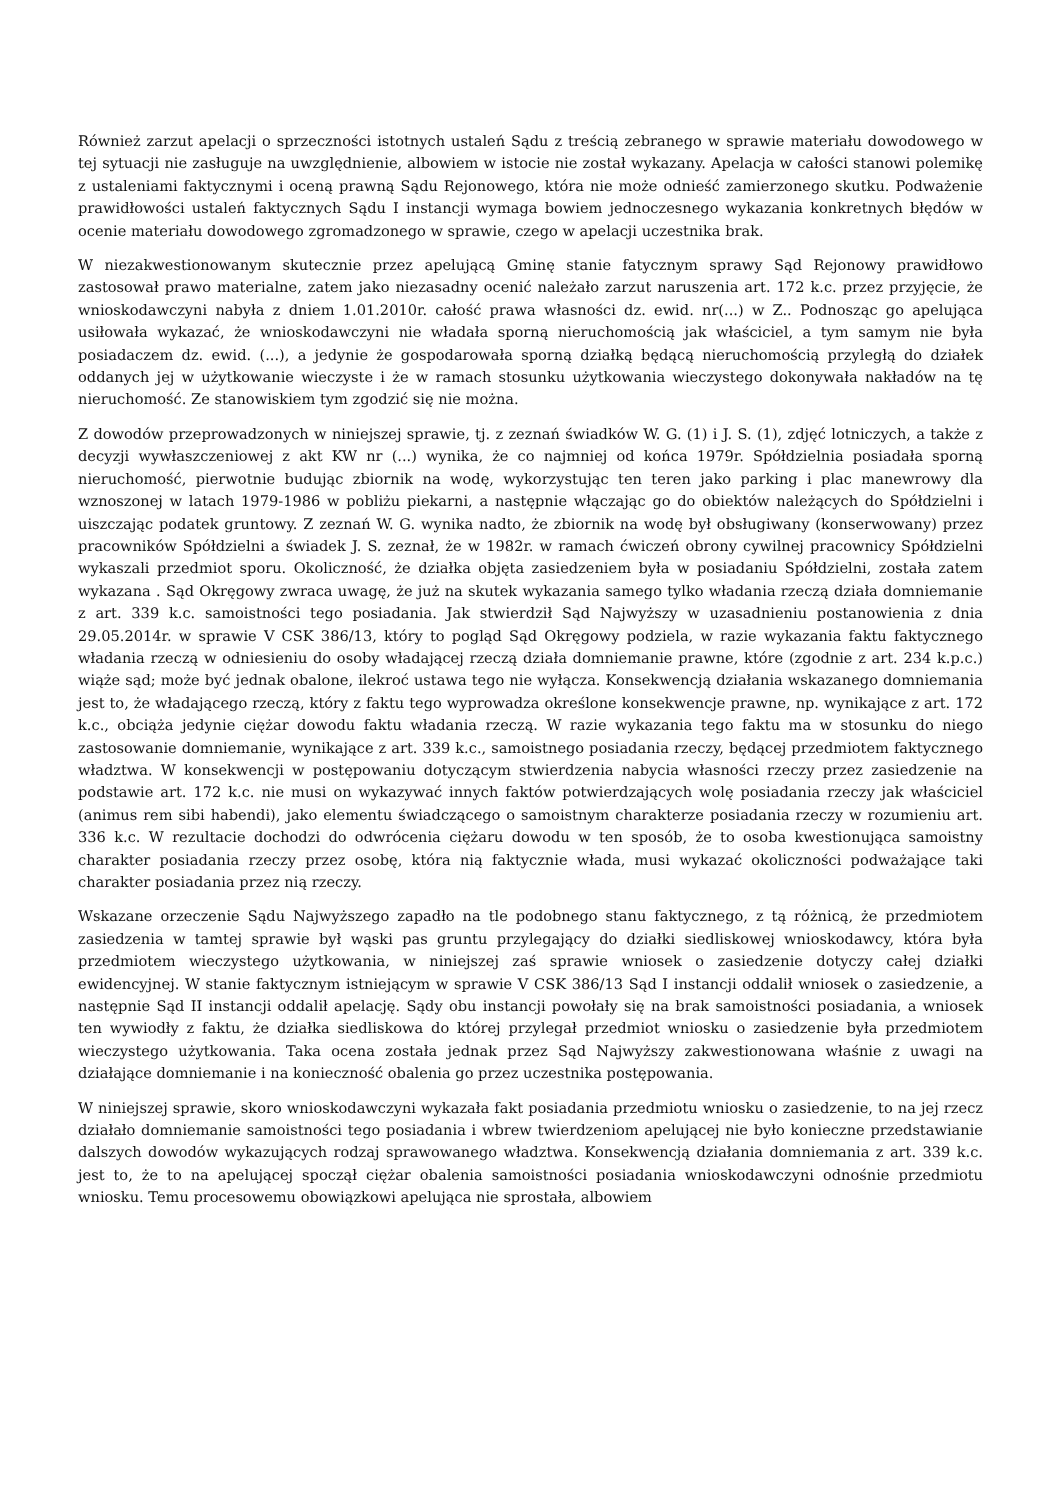Również zarzut apelacji o sprzeczności istotnych ustaleń Sądu z treścią zebranego w sprawie materiału dowodowego w tej sytuacji nie zasługuje na uwzględnienie, albowiem w istocie nie został wykazany. Apelacja w całości stanowi polemikę z ustaleniami faktycznymi i oceną prawną Sądu Rejonowego, która nie może odnieść zamierzonego skutku. Podważenie prawidłowości ustaleń faktycznych Sądu I instancji wymaga bowiem jednoczesnego wykazania konkretnych błędów w ocenie materiału dowodowego zgromadzonego w sprawie, czego w apelacji uczestnika brak.
W niezakwestionowanym skutecznie przez apelującą Gminę stanie fatycznym sprawy Sąd Rejonowy prawidłowo zastosował prawo materialne, zatem jako niezasadny ocenić należało zarzut naruszenia art. 172 k.c. przez przyjęcie, że wnioskodawczyni nabyła z dniem 1.01.2010r. całość prawa własności dz. ewid. nr(...) w Z.. Podnosząc go apelująca usiłowała wykazać, że wnioskodawczyni nie władała sporną nieruchomością jak właściciel, a tym samym nie była posiadaczem dz. ewid. (...), a jedynie że gospodarowała sporną działką będącą nieruchomością przyległą do działek oddanych jej w użytkowanie wieczyste i że w ramach stosunku użytkowania wieczystego dokonywała nakładów na tę nieruchomość. Ze stanowiskiem tym zgodzić się nie można.
Z dowodów przeprowadzonych w niniejszej sprawie, tj. z zeznań świadków W. G. (1) i J. S. (1), zdjęć lotniczych, a także z decyzji wywłaszczeniowej z akt KW nr (...) wynika, że co najmniej od końca 1979r. Spółdzielnia posiadała sporną nieruchomość, pierwotnie budując zbiornik na wodę, wykorzystując ten teren jako parking i plac manewrowy dla wznoszonej w latach 1979-1986 w pobliżu piekarni, a następnie włączając go do obiektów należących do Spółdzielni i uiszczając podatek gruntowy. Z zeznań W. G. wynika nadto, że zbiornik na wodę był obsługiwany (konserwowany) przez pracowników Spółdzielni a świadek J. S. zeznał, że w 1982r. w ramach ćwiczeń obrony cywilnej pracownicy Spółdzielni wykaszali przedmiot sporu. Okoliczność, że działka objęta zasiedzeniem była w posiadaniu Spółdzielni, została zatem wykazana . Sąd Okręgowy zwraca uwagę, że już na skutek wykazania samego tylko władania rzeczą działa domniemanie z art. 339 k.c. samoistności tego posiadania. Jak stwierdził Sąd Najwyższy w uzasadnieniu postanowienia z dnia 29.05.2014r. w sprawie V CSK 386/13, który to pogląd Sąd Okręgowy podziela, w razie wykazania faktu faktycznego władania rzeczą w odniesieniu do osoby władającej rzeczą działa domniemanie prawne, które (zgodnie z art. 234 k.p.c.) wiąże sąd; może być jednak obalone, ilekroć ustawa tego nie wyłącza. Konsekwencją działania wskazanego domniemania jest to, że władającego rzeczą, który z faktu tego wyprowadza określone konsekwencje prawne, np. wynikające z art. 172 k.c., obciąża jedynie ciężar dowodu faktu władania rzeczą. W razie wykazania tego faktu ma w stosunku do niego zastosowanie domniemanie, wynikające z art. 339 k.c., samoistnego posiadania rzeczy, będącej przedmiotem faktycznego władztwa. W konsekwencji w postępowaniu dotyczącym stwierdzenia nabycia własności rzeczy przez zasiedzenie na podstawie art. 172 k.c. nie musi on wykazywać innych faktów potwierdzających wolę posiadania rzeczy jak właściciel (animus rem sibi habendi), jako elementu świadczącego o samoistnym charakterze posiadania rzeczy w rozumieniu art. 336 k.c. W rezultacie dochodzi do odwrócenia ciężaru dowodu w ten sposób, że to osoba kwestionująca samoistny charakter posiadania rzeczy przez osobę, która nią faktycznie włada, musi wykazać okoliczności podważające taki charakter posiadania przez nią rzeczy.
Wskazane orzeczenie Sądu Najwyższego zapadło na tle podobnego stanu faktycznego, z tą różnicą, że przedmiotem zasiedzenia w tamtej sprawie był wąski pas gruntu przylegający do działki siedliskowej wnioskodawcy, która była przedmiotem wieczystego użytkowania, w niniejszej zaś sprawie wniosek o zasiedzenie dotyczy całej działki ewidencyjnej. W stanie faktycznym istniejącym w sprawie V CSK 386/13 Sąd I instancji oddalił wniosek o zasiedzenie, a następnie Sąd II instancji oddalił apelację. Sądy obu instancji powołały się na brak samoistności posiadania, a wniosek ten wywiodły z faktu, że działka siedliskowa do której przylegał przedmiot wniosku o zasiedzenie była przedmiotem wieczystego użytkowania. Taka ocena została jednak przez Sąd Najwyższy zakwestionowana właśnie z uwagi na działające domniemanie i na konieczność obalenia go przez uczestnika postępowania.
W niniejszej sprawie, skoro wnioskodawczyni wykazała fakt posiadania przedmiotu wniosku o zasiedzenie, to na jej rzecz działało domniemanie samoistności tego posiadania i wbrew twierdzeniom apelującej nie było konieczne przedstawianie dalszych dowodów wykazujących rodzaj sprawowanego władztwa. Konsekwencją działania domniemania z art. 339 k.c. jest to, że to na apelującej spoczął ciężar obalenia samoistności posiadania wnioskodawczyni odnośnie przedmiotu wniosku. Temu procesowemu obowiązkowi apelująca nie sprostała, albowiem